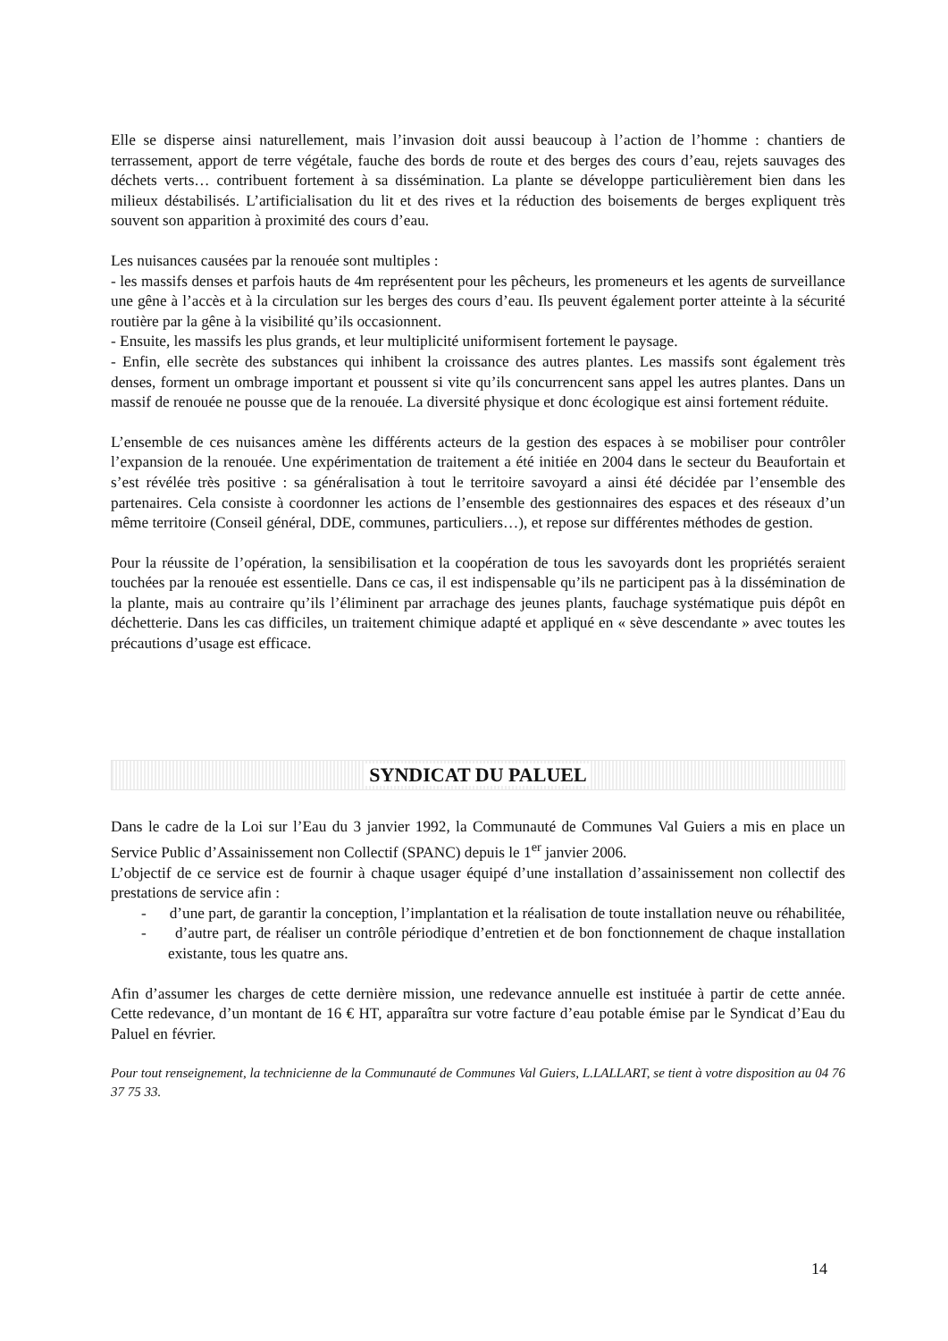Elle se disperse ainsi naturellement, mais l’invasion doit aussi beaucoup à l’action de l’homme : chantiers de terrassement, apport de terre végétale, fauche des bords de route et des berges des cours d’eau, rejets sauvages des déchets verts… contribuent fortement à sa dissémination. La plante se développe particulièrement bien dans les milieux déstabilisés. L’artificialisation du lit et des rives et la réduction des boisements de berges expliquent très souvent son apparition à proximité des cours d’eau.
Les nuisances causées par la renouée sont multiples :
- les massifs denses et parfois hauts de 4m représentent pour les pêcheurs, les promeneurs et les agents de surveillance une gêne à l’accès et à la circulation sur les berges des cours d’eau. Ils peuvent également porter atteinte à la sécurité routière par la gêne à la visibilité qu’ils occasionnent.
- Ensuite, les massifs les plus grands, et leur multiplicité uniformisent fortement le paysage.
- Enfin, elle secrète des substances qui inhibent la croissance des autres plantes. Les massifs sont également très denses, forment un ombrage important et poussent si vite qu’ils concurrencent sans appel les autres plantes. Dans un massif de renouée ne pousse que de la renouée. La diversité physique et donc écologique est ainsi fortement réduite.
L’ensemble de ces nuisances amène les différents acteurs de la gestion des espaces à se mobiliser pour contrôler l’expansion de la renouée. Une expérimentation de traitement a été initiée en 2004 dans le secteur du Beaufortain et s’est révélée très positive : sa généralisation à tout le territoire savoyard a ainsi été décidée par l’ensemble des partenaires. Cela consiste à coordonner les actions de l’ensemble des gestionnaires des espaces et des réseaux d’un même territoire (Conseil général, DDE, communes, particuliers…), et repose sur différentes méthodes de gestion.
Pour la réussite de l’opération, la sensibilisation et la coopération de tous les savoyards dont les propriétés seraient touchées par la renouée est essentielle. Dans ce cas, il est indispensable qu’ils ne participent pas à la dissémination de la plante, mais au contraire qu’ils l’éliminent par arrachage des jeunes plants, fauchage systématique puis dépôt en déchetterie. Dans les cas difficiles, un traitement chimique adapté et appliqué en « sève descendante » avec toutes les précautions d’usage est efficace.
SYNDICAT DU PALUEL
Dans le cadre de la Loi sur l’Eau du 3 janvier 1992, la Communauté de Communes Val Guiers a mis en place un Service Public d’Assainissement non Collectif (SPANC) depuis le 1<sup>er</sup> janvier 2006.
L’objectif de ce service est de fournir à chaque usager équipé d’une installation d’assainissement non collectif des prestations de service afin :
- d’une part, de garantir la conception, l’implantation et la réalisation de toute installation neuve ou réhabilitée,
- d’autre part, de réaliser un contrôle périodique d’entretien et de bon fonctionnement de chaque installation existante, tous les quatre ans.
Afin d’assumer les charges de cette dernière mission, une redevance annuelle est instituée à partir de cette année. Cette redevance, d’un montant de 16 € HT, apparaîtra sur votre facture d’eau potable émise par le Syndicat d’Eau du Paluel en février.
Pour tout renseignement, la technicienne de la Communauté de Communes Val Guiers, L.LALLART, se tient à votre disposition au 04 76 37 75 33.
14